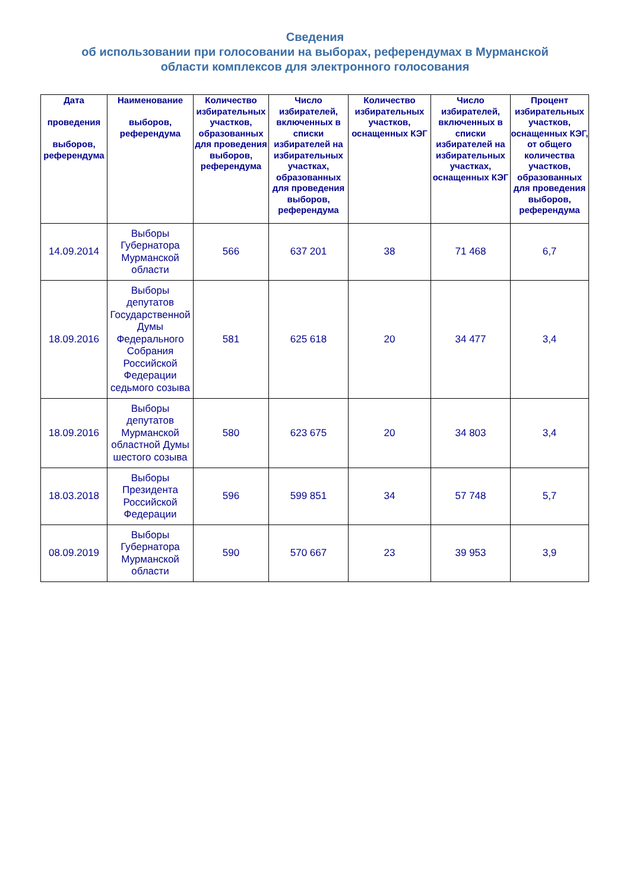Сведения
об использовании при голосовании на выборах, референдумах в Мурманской
области комплексов для электронного голосования
| Дата проведения выборов, референдума | Наименование выборов, референдума | Количество избирательных участков, образованных для проведения выборов, референдума | Число избирателей, включенных в списки избирателей на избирательных участках, образованных для проведения выборов, референдума | Количество избирательных участков, оснащенных КЭГ | Число избирателей, включенных в списки избирателей на избирательных участках, оснащенных КЭГ | Процент избирательных участков, оснащенных КЭГ, от общего количества участков, образованных для проведения выборов, референдума |
| --- | --- | --- | --- | --- | --- | --- |
| 14.09.2014 | Выборы Губернатора Мурманской области | 566 | 637 201 | 38 | 71 468 | 6,7 |
| 18.09.2016 | Выборы депутатов Государственной Думы Федерального Собрания Российской Федерации седьмого созыва | 581 | 625 618 | 20 | 34 477 | 3,4 |
| 18.09.2016 | Выборы депутатов Мурманской областной Думы шестого созыва | 580 | 623 675 | 20 | 34 803 | 3,4 |
| 18.03.2018 | Выборы Президента Российской Федерации | 596 | 599 851 | 34 | 57 748 | 5,7 |
| 08.09.2019 | Выборы Губернатора Мурманской области | 590 | 570 667 | 23 | 39 953 | 3,9 |